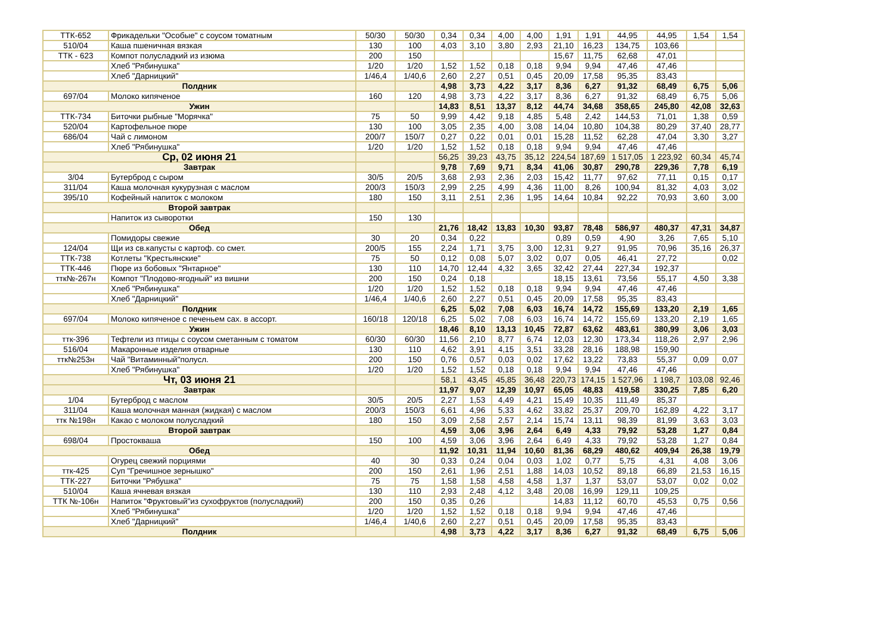| ТТК-652 | Фрикадельки "Особые" с соусом томатным | 50/30 | 50/30 | 0,34 | 0,34 | 4,00 | 4,00 | 1,91 | 1,91 | 44,95 | 44,95 | 1,54 | 1,54 |
| 510/04 | Каша пшеничная вязкая | 130 | 100 | 4,03 | 3,10 | 3,80 | 2,93 | 21,10 | 16,23 | 134,75 | 103,66 | | |
| ТТК - 623 | Компот полусладкий из изюма | 200 | 150 | | | | | 15,67 | 11,75 | 62,68 | 47,01 | | |
| | Хлеб "Рябинушка" | 1/20 | 1/20 | 1,52 | 1,52 | 0,18 | 0,18 | 9,94 | 9,94 | 47,46 | 47,46 | | |
| | Хлеб "Дарницкий" | 1/46,4 | 1/40,6 | 2,60 | 2,27 | 0,51 | 0,45 | 20,09 | 17,58 | 95,35 | 83,43 | | |
| Полдник | | | | 4,98 | 3,73 | 4,22 | 3,17 | 8,36 | 6,27 | 91,32 | 68,49 | 6,75 | 5,06 |
| 697/04 | Молоко кипяченое | 160 | 120 | 4,98 | 3,73 | 4,22 | 3,17 | 8,36 | 6,27 | 91,32 | 68,49 | 6,75 | 5,06 |
| Ужин | | | | 14,83 | 8,51 | 13,37 | 8,12 | 44,74 | 34,68 | 358,65 | 245,80 | 42,08 | 32,63 |
| ТТК-734 | Биточки рыбные "Морячка" | 75 | 50 | 9,99 | 4,42 | 9,18 | 4,85 | 5,48 | 2,42 | 144,53 | 71,01 | 1,38 | 0,59 |
| 520/04 | Картофельное пюре | 130 | 100 | 3,05 | 2,35 | 4,00 | 3,08 | 14,04 | 10,80 | 104,38 | 80,29 | 37,40 | 28,77 |
| 686/04 | Чай с лимоном | 200/7 | 150/7 | 0,27 | 0,22 | 0,01 | 0,01 | 15,28 | 11,52 | 62,28 | 47,04 | 3,30 | 3,27 |
| | Хлеб "Рябинушка" | 1/20 | 1/20 | 1,52 | 1,52 | 0,18 | 0,18 | 9,94 | 9,94 | 47,46 | 47,46 | | |
| Ср, 02 июня 21 | | | | 56,25 | 39,23 | 43,75 | 35,12 | 224,54 | 187,69 | 1 517,05 | 1 223,92 | 60,34 | 45,74 |
| Завтрак | | | | 9,78 | 7,69 | 9,71 | 8,34 | 41,06 | 30,87 | 290,78 | 229,36 | 7,78 | 6,19 |
| 3/04 | Бутерброд с сыром | 30/5 | 20/5 | 3,68 | 2,93 | 2,36 | 2,03 | 15,42 | 11,77 | 97,62 | 77,11 | 0,15 | 0,17 |
| 311/04 | Каша молочная кукурузная с маслом | 200/3 | 150/3 | 2,99 | 2,25 | 4,99 | 4,36 | 11,00 | 8,26 | 100,94 | 81,32 | 4,03 | 3,02 |
| 395/10 | Кофейный напиток с молоком | 180 | 150 | 3,11 | 2,51 | 2,36 | 1,95 | 14,64 | 10,84 | 92,22 | 70,93 | 3,60 | 3,00 |
| Второй завтрак | | | | | | | | | | | | | |
| | Напиток из сыворотки | 150 | 130 | | | | | | | | | | |
| Обед | | | | 21,76 | 18,42 | 13,83 | 10,30 | 93,87 | 78,48 | 586,97 | 480,37 | 47,31 | 34,87 |
| | Помидоры свежие | 30 | 20 | 0,34 | 0,22 | | | 0,89 | 0,59 | 4,90 | 3,26 | 7,65 | 5,10 |
| 124/04 | Щи из св.капусты с картоф. со смет. | 200/5 | 155 | 2,24 | 1,71 | 3,75 | 3,00 | 12,31 | 9,27 | 91,95 | 70,96 | 35,16 | 26,37 |
| ТТК-738 | Котлеты "Крестьянские" | 75 | 50 | 0,12 | 0,08 | 5,07 | 3,02 | 0,07 | 0,05 | 46,41 | 27,72 | | 0,02 |
| ТТК-446 | Пюре из бобовых "Янтарное" | 130 | 110 | 14,70 | 12,44 | 4,32 | 3,65 | 32,42 | 27,44 | 227,34 | 192,37 | | |
| ттк№-267н | Компот "Плодово-ягодный" из вишни | 200 | 150 | 0,24 | 0,18 | | | 18,15 | 13,61 | 73,56 | 55,17 | 4,50 | 3,38 |
| | Хлеб "Рябинушка" | 1/20 | 1/20 | 1,52 | 1,52 | 0,18 | 0,18 | 9,94 | 9,94 | 47,46 | 47,46 | | |
| | Хлеб "Дарницкий" | 1/46,4 | 1/40,6 | 2,60 | 2,27 | 0,51 | 0,45 | 20,09 | 17,58 | 95,35 | 83,43 | | |
| Полдник | | | | 6,25 | 5,02 | 7,08 | 6,03 | 16,74 | 14,72 | 155,69 | 133,20 | 2,19 | 1,65 |
| 697/04 | Молоко кипяченое с печеньем сах. в ассорт. | 160/18 | 120/18 | 6,25 | 5,02 | 7,08 | 6,03 | 16,74 | 14,72 | 155,69 | 133,20 | 2,19 | 1,65 |
| Ужин | | | | 18,46 | 8,10 | 13,13 | 10,45 | 72,87 | 63,62 | 483,61 | 380,99 | 3,06 | 3,03 |
| ттк-396 | Тефтели из птицы с соусом сметанным с томатом | 60/30 | 60/30 | 11,56 | 2,10 | 8,77 | 6,74 | 12,03 | 12,30 | 173,34 | 118,26 | 2,97 | 2,96 |
| 516/04 | Макаронные изделия отварные | 130 | 110 | 4,62 | 3,91 | 4,15 | 3,51 | 33,28 | 28,16 | 188,98 | 159,90 | | |
| ттк№253н | Чай "Витаминный"полусл. | 200 | 150 | 0,76 | 0,57 | 0,03 | 0,02 | 17,62 | 13,22 | 73,83 | 55,37 | 0,09 | 0,07 |
| | Хлеб "Рябинушка" | 1/20 | 1/20 | 1,52 | 1,52 | 0,18 | 0,18 | 9,94 | 9,94 | 47,46 | 47,46 | | |
| Чт, 03 июня 21 | | | | 58,1 | 43,45 | 45,85 | 36,48 | 220,73 | 174,15 | 1 527,96 | 1 198,7 | 103,08 | 92,46 |
| Завтрак | | | | 11,97 | 9,07 | 12,39 | 10,97 | 65,05 | 48,83 | 419,58 | 330,25 | 7,85 | 6,20 |
| 1/04 | Бутерброд с маслом | 30/5 | 20/5 | 2,27 | 1,53 | 4,49 | 4,21 | 15,49 | 10,35 | 111,49 | 85,37 | | |
| 311/04 | Каша молочная манная (жидкая) с маслом | 200/3 | 150/3 | 6,61 | 4,96 | 5,33 | 4,62 | 33,82 | 25,37 | 209,70 | 162,89 | 4,22 | 3,17 |
| ттк №198н | Какао с молоком полусладкий | 180 | 150 | 3,09 | 2,58 | 2,57 | 2,14 | 15,74 | 13,11 | 98,39 | 81,99 | 3,63 | 3,03 |
| Второй завтрак | | | | 4,59 | 3,06 | 3,96 | 2,64 | 6,49 | 4,33 | 79,92 | 53,28 | 1,27 | 0,84 |
| 698/04 | Простокваша | 150 | 100 | 4,59 | 3,06 | 3,96 | 2,64 | 6,49 | 4,33 | 79,92 | 53,28 | 1,27 | 0,84 |
| Обед | | | | 11,92 | 10,31 | 11,94 | 10,60 | 81,36 | 68,29 | 480,62 | 409,94 | 26,38 | 19,79 |
| | Огурец свежий порциями | 40 | 30 | 0,33 | 0,24 | 0,04 | 0,03 | 1,02 | 0,77 | 5,75 | 4,31 | 4,08 | 3,06 |
| ттк-425 | Суп "Гречишное зернышко" | 200 | 150 | 2,61 | 1,96 | 2,51 | 1,88 | 14,03 | 10,52 | 89,18 | 66,89 | 21,53 | 16,15 |
| ТТК-227 | Биточки "Рябушка" | 75 | 75 | 1,58 | 1,58 | 4,58 | 4,58 | 1,37 | 1,37 | 53,07 | 53,07 | 0,02 | 0,02 |
| 510/04 | Каша ячневая вязкая | 130 | 110 | 2,93 | 2,48 | 4,12 | 3,48 | 20,08 | 16,99 | 129,11 | 109,25 | | |
| ТТК №-106н | Напиток "Фруктовый"из сухофруктов (полусладкий) | 200 | 150 | 0,35 | 0,26 | | | 14,83 | 11,12 | 60,70 | 45,53 | 0,75 | 0,56 |
| | Хлеб "Рябинушка" | 1/20 | 1/20 | 1,52 | 1,52 | 0,18 | 0,18 | 9,94 | 9,94 | 47,46 | 47,46 | | |
| | Хлеб "Дарницкий" | 1/46,4 | 1/40,6 | 2,60 | 2,27 | 0,51 | 0,45 | 20,09 | 17,58 | 95,35 | 83,43 | | |
| Полдник | | | | 4,98 | 3,73 | 4,22 | 3,17 | 8,36 | 6,27 | 91,32 | 68,49 | 6,75 | 5,06 |